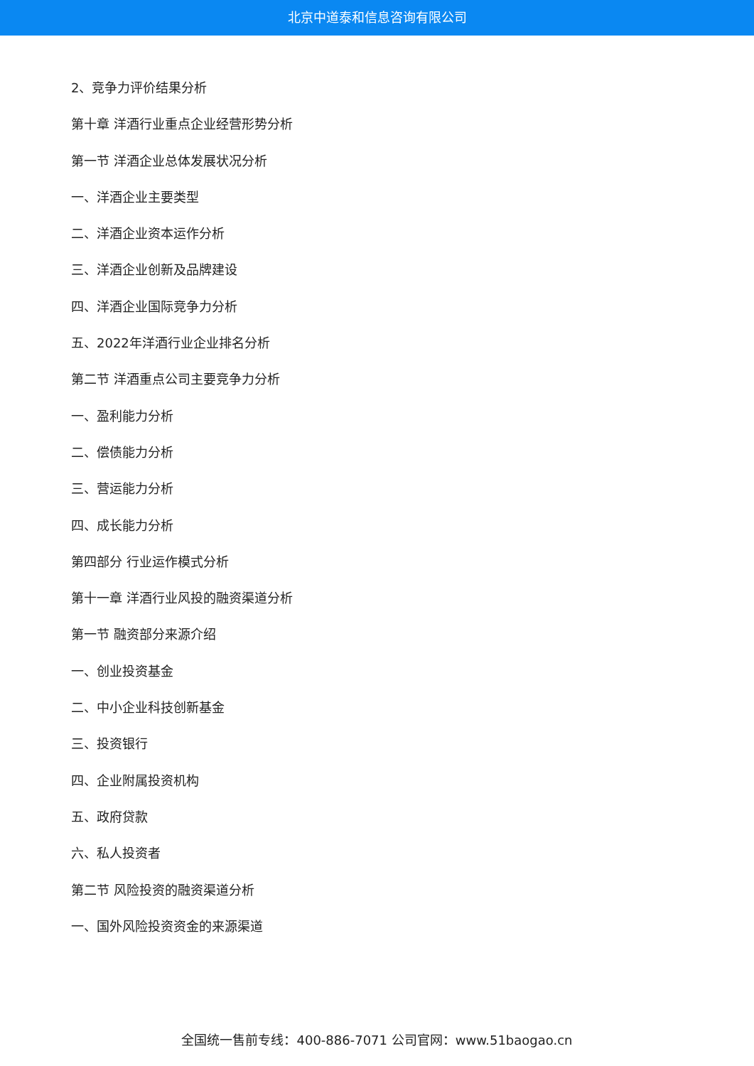北京中道泰和信息咨询有限公司
2、竞争力评价结果分析
第十章 洋酒行业重点企业经营形势分析
第一节 洋酒企业总体发展状况分析
一、洋酒企业主要类型
二、洋酒企业资本运作分析
三、洋酒企业创新及品牌建设
四、洋酒企业国际竞争力分析
五、2022年洋酒行业企业排名分析
第二节 洋酒重点公司主要竞争力分析
一、盈利能力分析
二、偿债能力分析
三、营运能力分析
四、成长能力分析
第四部分 行业运作模式分析
第十一章 洋酒行业风投的融资渠道分析
第一节 融资部分来源介绍
一、创业投资基金
二、中小企业科技创新基金
三、投资银行
四、企业附属投资机构
五、政府贷款
六、私人投资者
第二节 风险投资的融资渠道分析
一、国外风险投资资金的来源渠道
全国统一售前专线：400-886-7071 公司官网：www.51baogao.cn